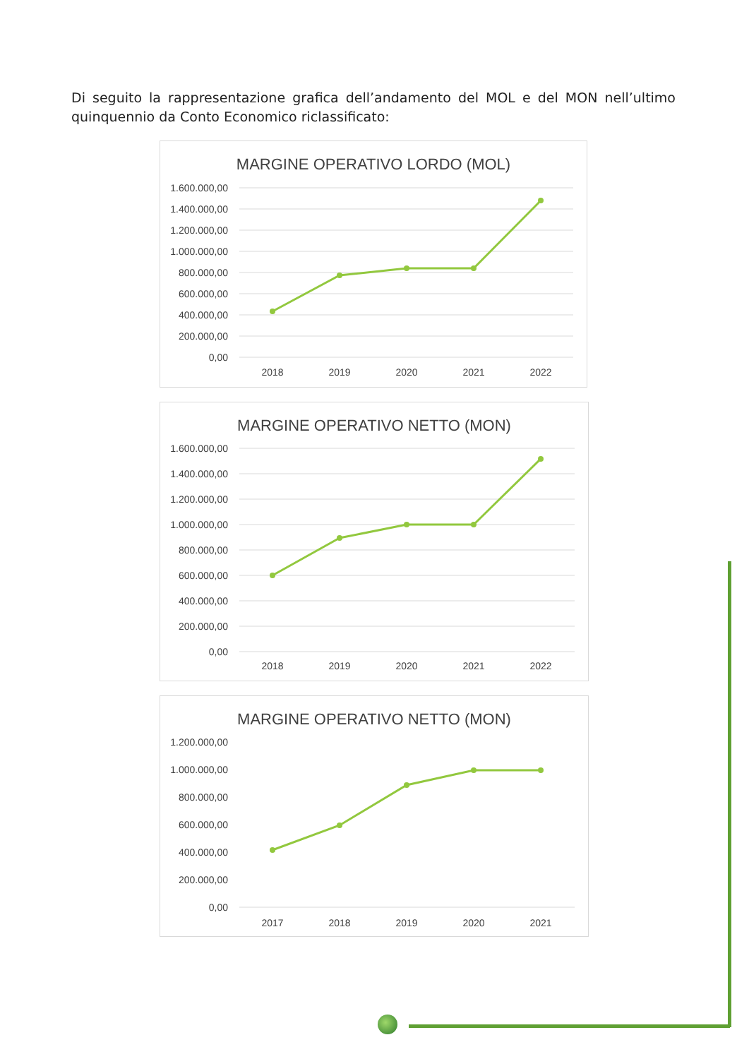Di seguito la rappresentazione grafica dell’andamento del MOL e del MON nell’ultimo quinquennio da Conto Economico riclassificato:
MARGINE OPERATIVO LORDO (MOL)
1.600.000,00
1.400.000,00
1.200.000,00
1.000.000,00
800.000,00
600.000,00
400.000,00
200.000,00
0,00
2018
2019
2020
2021
2022
MARGINE OPERATIVO NETTO (MON)
1.600.000,00
1.400.000,00
1.200.000,00
1.000.000,00
800.000,00
600.000,00
400.000,00
200.000,00
0,00
2018
2019
2020
2021
2022
MARGINE OPERATIVO NETTO (MON)
1.200.000,00
1.000.000,00
800.000,00
600.000,00
400.000,00
200.000,00
0,00
2017
2018
2019
2020
2021